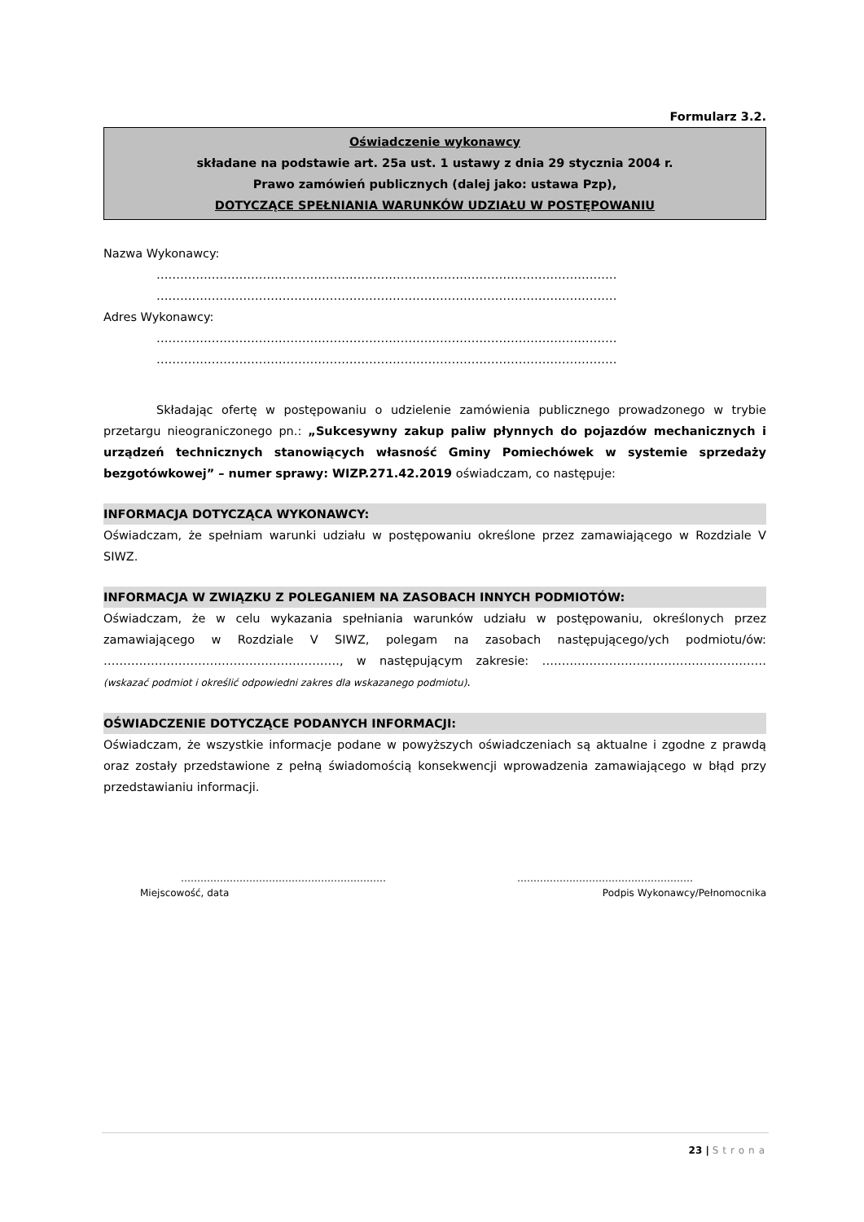Formularz 3.2.
Oświadczenie wykonawcy
składane na podstawie art. 25a ust. 1 ustawy z dnia 29 stycznia 2004 r.
Prawo zamówień publicznych (dalej jako: ustawa Pzp),
DOTYCZĄCE SPEŁNIANIA WARUNKÓW UDZIAŁU W POSTĘPOWANIU
Nazwa Wykonawcy:
………………………………………………………………………………………………………
………………………………………………………………………………………………………
Adres Wykonawcy:
………………………………………………………………………………………………………
………………………………………………………………………………………………………
Składając ofertę w postępowaniu o udzielenie zamówienia publicznego prowadzonego w trybie przetargu nieograniczonego pn.: „Sukcesywny zakup paliw płynnych do pojazdów mechanicznych i urządzeń technicznych stanowiących własność Gminy Pomiechówek w systemie sprzedaży bezgotówkowej” – numer sprawy: WIZP.271.42.2019 oświadczam, co następuje:
INFORMACJA DOTYCZĄCA WYKONAWCY:
Oświadczam, że spełniam warunki udziału w postępowaniu określone przez zamawiającego w Rozdziale V SIWZ.
INFORMACJA W ZWIĄZKU Z POLEGANIEM NA ZASOBACH INNYCH PODMIOTÓW:
Oświadczam, że w celu wykazania spełniania warunków udziału w postępowaniu, określonych przez zamawiającego w Rozdziale V SIWZ, polegam na zasobach następującego/ych podmiotu/ów: ……………………………………………………, w następującym zakresie: ………………………………………………… (wskazać podmiot i określić odpowiedni zakres dla wskazanego podmiotu).
OŚWIADCZENIE DOTYCZĄCE PODANYCH INFORMACJI:
Oświadczam, że wszystkie informacje podane w powyższych oświadczeniach są aktualne i zgodne z prawdą oraz zostały przedstawione z pełną świadomością konsekwencji wprowadzenia zamawiającego w błąd przy przedstawianiu informacji.
………………………………………………………
Miejscowość, data
………………………………………………
Podpis Wykonawcy/Pełnomocnika
23 | Strona